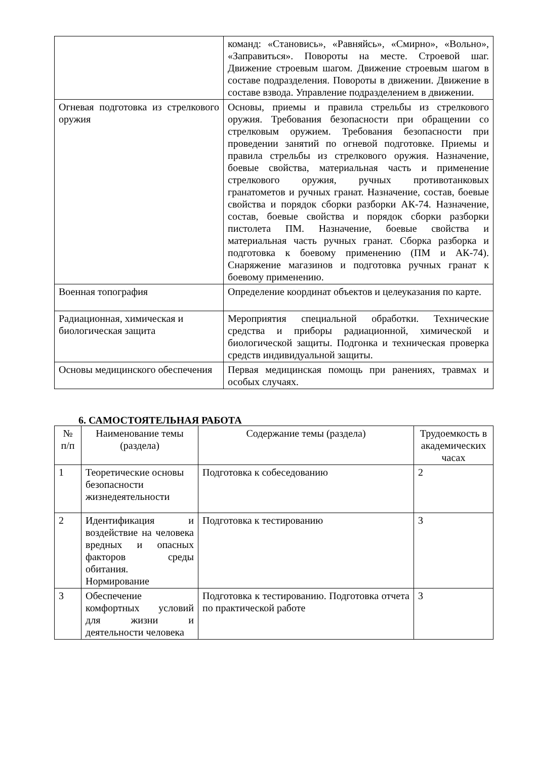| | команд: «Становись», «Равняйсь», «Смирно», «Вольно», «Заправиться». Повороты на месте. Строевой шаг. Движение строевым шагом. Движение строевым шагом в составе подразделения. Повороты в движении. Движение в составе взвода. Управление подразделением в движении. |
| Огневая подготовка из стрелкового оружия | Основы, приемы и правила стрельбы из стрелкового оружия. Требования безопасности при обращении со стрелковым оружием. Требования безопасности при проведении занятий по огневой подготовке. Приемы и правила стрельбы из стрелкового оружия. Назначение, боевые свойства, материальная часть и применение стрелкового оружия, ручных противотанковых гранатометов и ручных гранат. Назначение, состав, боевые свойства и порядок сборки разборки АК-74. Назначение, состав, боевые свойства и порядок сборки разборки пистолета ПМ. Назначение, боевые свойства и материальная часть ручных гранат. Сборка разборка и подготовка к боевому применению (ПМ и АК-74). Снаряжение магазинов и подготовка ручных гранат к боевому применению. |
| Военная топография | Определение координат объектов и целеуказания по карте. |
| Радиационная, химическая и биологическая защита | Мероприятия специальной обработки. Технические средства и приборы радиационной, химической и биологической защиты. Подгонка и техническая проверка средств индивидуальной защиты. |
| Основы медицинского обеспечения | Первая медицинская помощь при ранениях, травмах и особых случаях. |
6. САМОСТОЯТЕЛЬНАЯ РАБОТА
| № п/п | Наименование темы (раздела) | Содержание темы (раздела) | Трудоемкость в академических часах |
| --- | --- | --- | --- |
| 1 | Теоретические основы безопасности жизнедеятельности | Подготовка к собеседованию | 2 |
| 2 | Идентификация и воздействие на человека вредных и опасных факторов среды обитания. Нормирование | Подготовка к тестированию | 3 |
| 3 | Обеспечение комфортных условий для жизни и деятельности человека | Подготовка к тестированию. Подготовка отчета по практической работе | 3 |